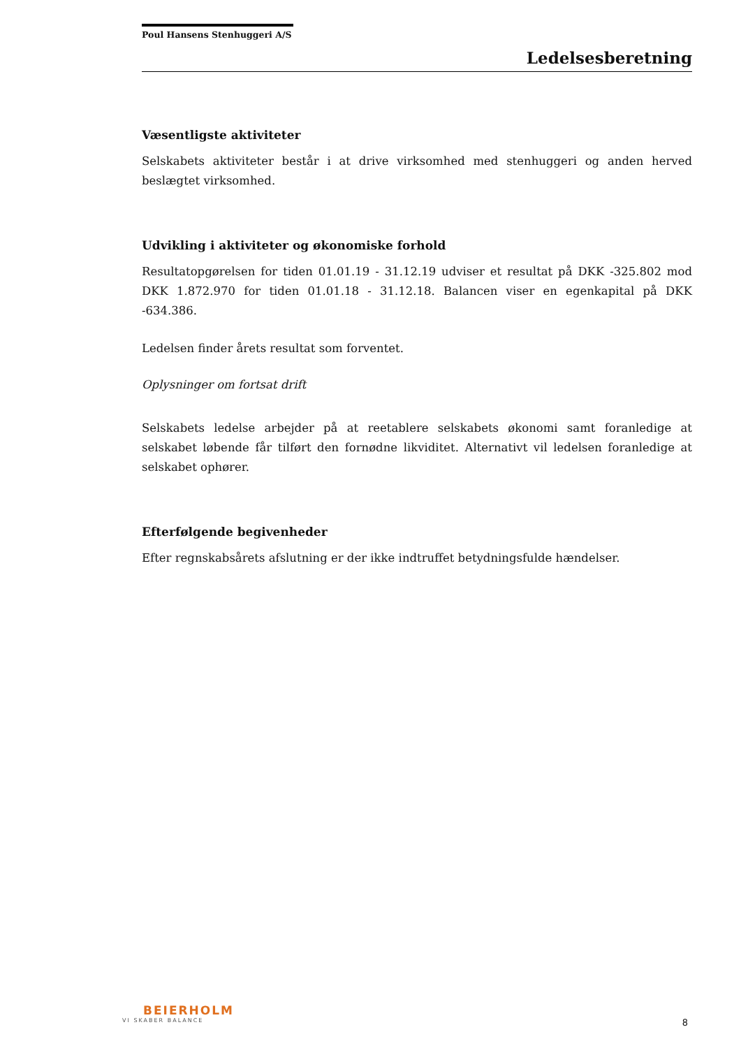Poul Hansens Stenhuggeri A/S
Ledelsesberetning
Væsentligste aktiviteter
Selskabets aktiviteter består i at drive virksomhed med stenhuggeri og anden herved beslægtet virksomhed.
Udvikling i aktiviteter og økonomiske forhold
Resultatopgørelsen for tiden 01.01.19 - 31.12.19 udviser et resultat på DKK -325.802 mod DKK 1.872.970 for tiden 01.01.18 - 31.12.18. Balancen viser en egenkapital på DKK -634.386.
Ledelsen finder årets resultat som forventet.
Oplysninger om fortsat drift
Selskabets ledelse arbejder på at reetablere selskabets økonomi samt foranledige at selskabet løbende får tilført den fornødne likviditet. Alternativt vil ledelsen foranledige at selskabet ophører.
Efterfølgende begivenheder
Efter regnskabsårets afslutning er der ikke indtruffet betydningsfulde hændelser.
BEIERHOLM
VI SKABER BALANCE
8